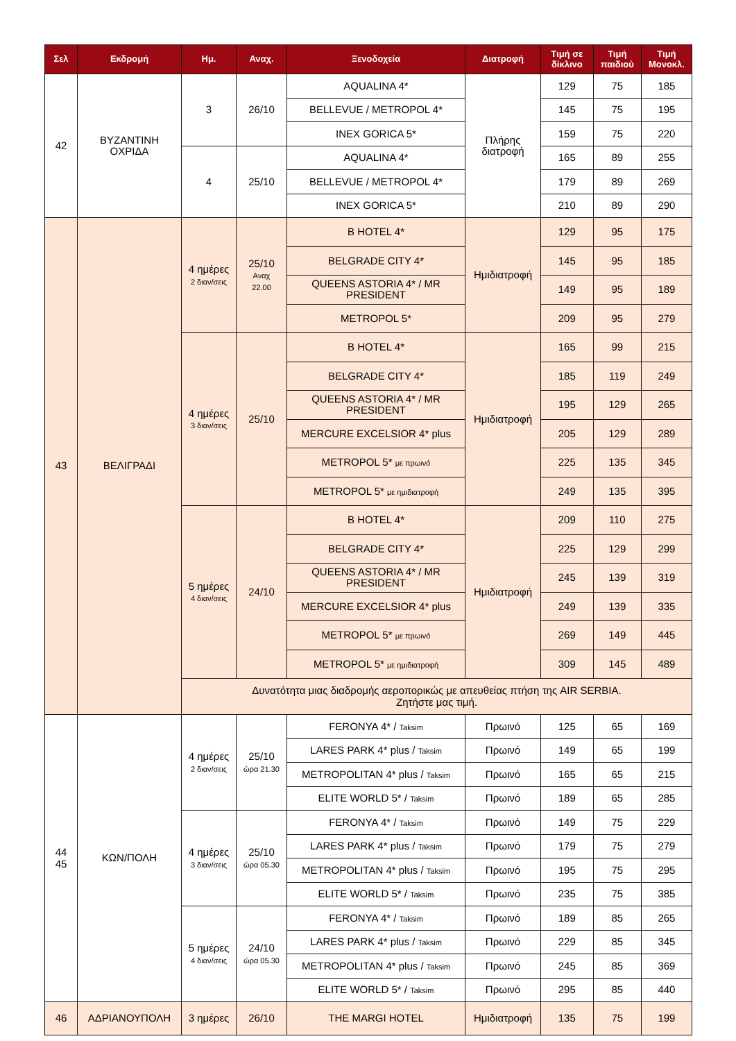| Σελ | Εκδρομή | Ημ. | Αναχ. | Ξενοδοχεία | Διατροφή | Τιμή σε δίκλινο | Τιμή παιδιού | Τιμή Μονοκλ. |
| --- | --- | --- | --- | --- | --- | --- | --- | --- |
| 42 | ΒΥΖΑΝΤΙΝΗ ΟΧΡΙΔΑ | 3 | 26/10 | AQUALINA 4* | Πλήρης διατροφή | 129 | 75 | 185 |
| | | | | BELLEVUE / METROPOL 4* | | 145 | 75 | 195 |
| | | | | INEX GORICA 5* | | 159 | 75 | 220 |
| | | 4 | 25/10 | AQUALINA 4* | | 165 | 89 | 255 |
| | | | | BELLEVUE / METROPOL 4* | | 179 | 89 | 269 |
| | | | | INEX GORICA 5* | | 210 | 89 | 290 |
| 43 | ΒΕΛΙΓΡΑΔΙ | 4 ημέρες 2 διαν/σεις | 25/10 Αναχ 22.00 | B HOTEL 4* | Ημιδιατροφή | 129 | 95 | 175 |
| | | | | BELGRADE CITY 4* | | 145 | 95 | 185 |
| | | | | QUEENS ASTORIA 4* / MR PRESIDENT | | 149 | 95 | 189 |
| | | | | METROPOL 5* | | 209 | 95 | 279 |
| | | 4 ημέρες 3 διαν/σεις | 25/10 | B HOTEL 4* | Ημιδιατροφή | 165 | 99 | 215 |
| | | | | BELGRADE CITY 4* | | 185 | 119 | 249 |
| | | | | QUEENS ASTORIA 4* / MR PRESIDENT | | 195 | 129 | 265 |
| | | | | MERCURE EXCELSIOR 4* plus | | 205 | 129 | 289 |
| | | | | METROPOL 5* με πρωινό | | 225 | 135 | 345 |
| | | | | METROPOL 5* με ημιδιατροφή | | 249 | 135 | 395 |
| | | 5 ημέρες 4 διαν/σεις | 24/10 | B HOTEL 4* | Ημιδιατροφή | 209 | 110 | 275 |
| | | | | BELGRADE CITY 4* | | 225 | 129 | 299 |
| | | | | QUEENS ASTORIA 4* / MR PRESIDENT | | 245 | 139 | 319 |
| | | | | MERCURE EXCELSIOR 4* plus | | 249 | 139 | 335 |
| | | | | METROPOL 5* με πρωινό | | 269 | 149 | 445 |
| | | | | METROPOL 5* με ημιδιατροφή | | 309 | 145 | 489 |
| | | Δυνατότητα μιας διαδρομής αεροπορικώς με απευθείας πτήση της AIR SERBIA. Ζητήστε μας τιμή. | | | | | | |
| 44 45 | ΚΩΝ/ΠΟΛΗ | 4 ημέρες 2 διαν/σεις | 25/10 ώρα 21.30 | FERONYA 4* / Taksim | Πρωινό | 125 | 65 | 169 |
| | | | | LARES PARK 4* plus / Taksim | Πρωινό | 149 | 65 | 199 |
| | | | | METROPOLITAN 4* plus / Taksim | Πρωινό | 165 | 65 | 215 |
| | | | | ELITE WORLD 5* / Taksim | Πρωινό | 189 | 65 | 285 |
| | | 4 ημέρες 3 διαν/σεις | 25/10 ώρα 05.30 | FERONYA 4* / Taksim | Πρωινό | 149 | 75 | 229 |
| | | | | LARES PARK 4* plus / Taksim | Πρωινό | 179 | 75 | 279 |
| | | | | METROPOLITAN 4* plus / Taksim | Πρωινό | 195 | 75 | 295 |
| | | | | ELITE WORLD 5* / Taksim | Πρωινό | 235 | 75 | 385 |
| | | 5 ημέρες 4 διαν/σεις | 24/10 ώρα 05.30 | FERONYA 4* / Taksim | Πρωινό | 189 | 85 | 265 |
| | | | | LARES PARK 4* plus / Taksim | Πρωινό | 229 | 85 | 345 |
| | | | | METROPOLITAN 4* plus / Taksim | Πρωινό | 245 | 85 | 369 |
| | | | | ELITE WORLD 5* / Taksim | Πρωινό | 295 | 85 | 440 |
| 46 | ΑΔΡΙΑΝΟΥΠΟΛΗ | 3 ημέρες | 26/10 | THE MARGI HOTEL | Ημιδιατροφή | 135 | 75 | 199 |